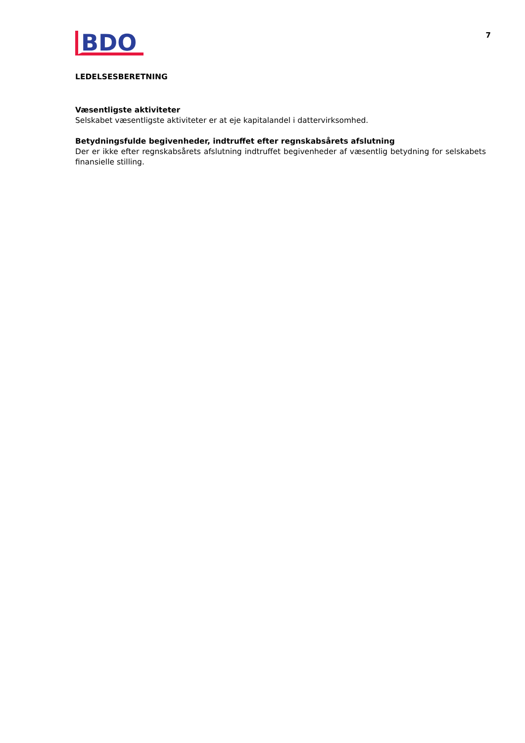BDO
7
LEDELSESBERETNING
Væsentligste aktiviteter
Selskabet væsentligste aktiviteter er at eje kapitalandel i dattervirksomhed.
Betydningsfulde begivenheder, indtruffet efter regnskabsårets afslutning
Der er ikke efter regnskabsårets afslutning indtruffet begivenheder af væsentlig betydning for selskabets finansielle stilling.